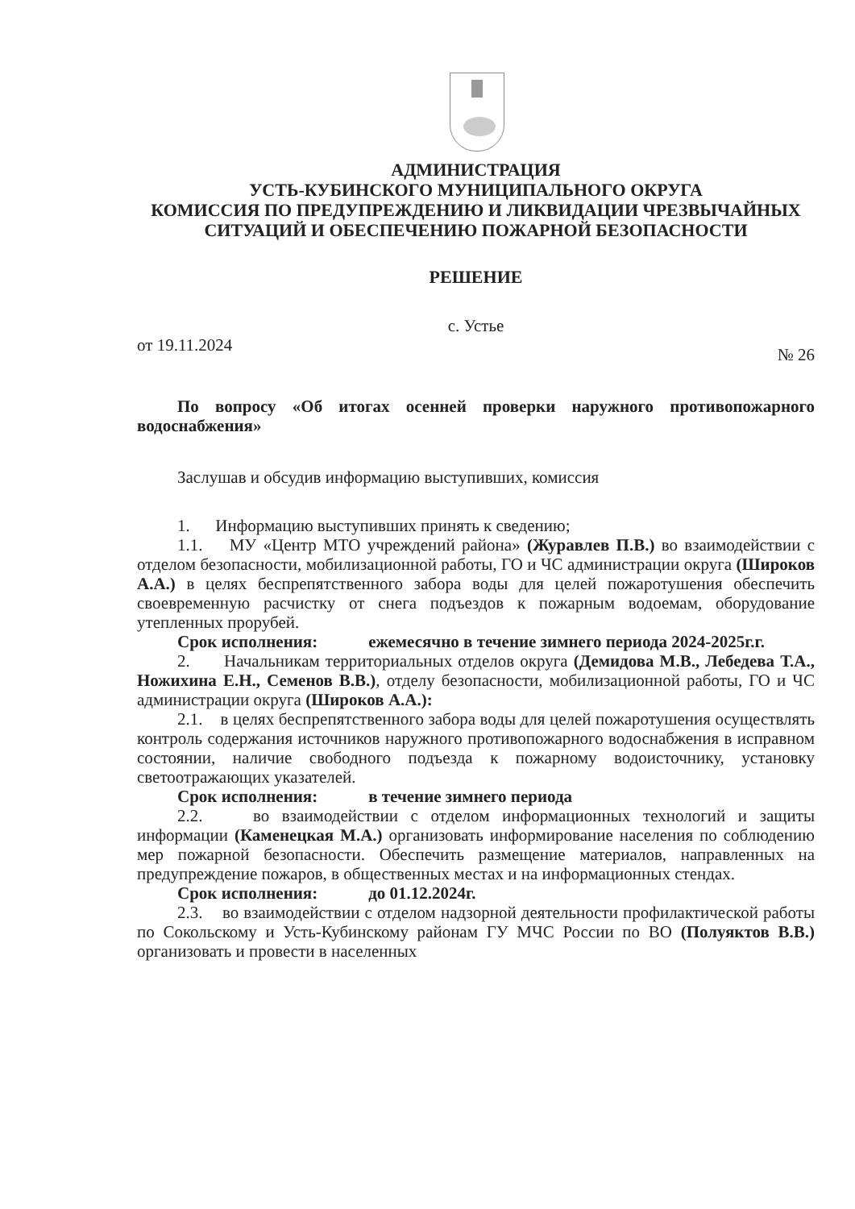АДМИНИСТРАЦИЯ
УСТЬ-КУБИНСКОГО МУНИЦИПАЛЬНОГО ОКРУГА
КОМИССИЯ ПО ПРЕДУПРЕЖДЕНИЮ И ЛИКВИДАЦИИ ЧРЕЗВЫЧАЙНЫХ СИТУАЦИЙ И ОБЕСПЕЧЕНИЮ ПОЖАРНОЙ БЕЗОПАСНОСТИ
РЕШЕНИЕ
с. Устье
от 19.11.2024 № 26
По вопросу «Об итогах осенней проверки наружного противопожарного водоснабжения»
Заслушав и обсудив информацию выступивших, комиссия
1. Информацию выступивших принять к сведению;
1.1. МУ «Центр МТО учреждений района» (Журавлев П.В.) во взаимодействии с отделом безопасности, мобилизационной работы, ГО и ЧС администрации округа (Широков А.А.) в целях беспрепятственного забора воды для целей пожаротушения обеспечить своевременную расчистку от снега подъездов к пожарным водоемам, оборудование утепленных прорубей.
Срок исполнения: ежемесячно в течение зимнего периода 2024-2025г.г.
2. Начальникам территориальных отделов округа (Демидова М.В., Лебедева Т.А., Ножихина Е.Н., Семенов В.В.), отделу безопасности, мобилизационной работы, ГО и ЧС администрации округа (Широков А.А.):
2.1. в целях беспрепятственного забора воды для целей пожаротушения осуществлять контроль содержания источников наружного противопожарного водоснабжения в исправном состоянии, наличие свободного подъезда к пожарному водоисточнику, установку светоотражающих указателей.
Срок исполнения: в течение зимнего периода
2.2. во взаимодействии с отделом информационных технологий и защиты информации (Каменецкая М.А.) организовать информирование населения по соблюдению мер пожарной безопасности. Обеспечить размещение материалов, направленных на предупреждение пожаров, в общественных местах и на информационных стендах.
Срок исполнения: до 01.12.2024г.
2.3. во взаимодействии с отделом надзорной деятельности профилактической работы по Сокольскому и Усть-Кубинскому районам ГУ МЧС России по ВО (Полуяктов В.В.) организовать и провести в населенных